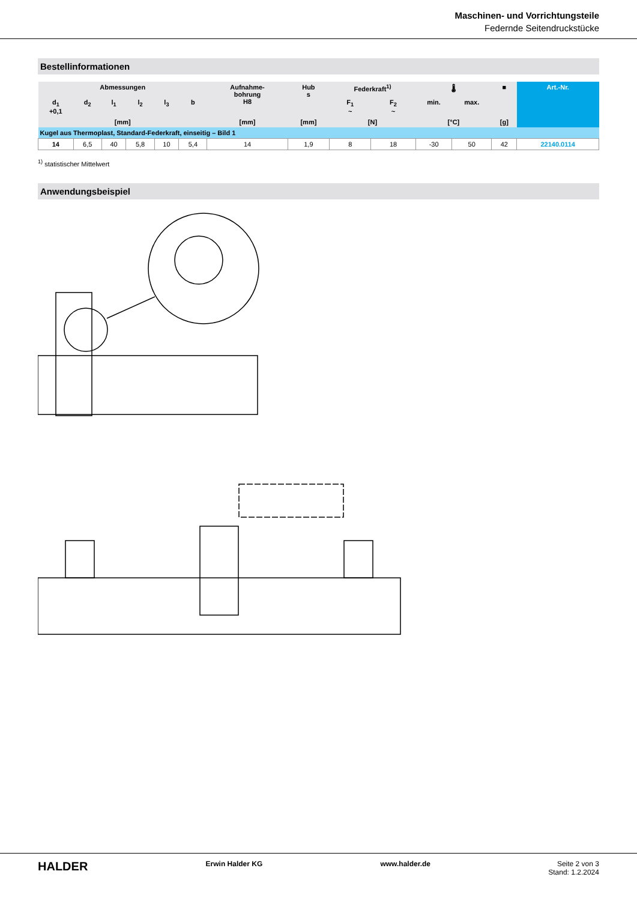Maschinen- und Vorrichtungsteile
Federnde Seitendruckstücke
Bestellinformationen
| Abmessungen | | | | | | Aufnahme- bohrung H8 | Hub s | Federkraft<sup>1)</sup> | | 🌡 | | ■ | Art.-Nr. |
| --- | --- | --- | --- | --- | --- | --- | --- | --- | --- | --- | --- | --- | --- |
| d<sub>1</sub> +0,1 | d<sub>2</sub> | l<sub>1</sub> | l<sub>2</sub> | l<sub>3</sub> | b | | | F<sub>1</sub> ~ | F<sub>2</sub> ~ | min. | max. | | |
| [mm] | | | | | | [mm] | [mm] | [N] | | [°C] | | [g] | |
| Kugel aus Thermoplast, Standard-Federkraft, einseitig – Bild 1 | | | | | | | | | | | | | |
| 14 | 6,5 | 40 | 5,8 | 10 | 5,4 | 14 | 1,9 | 8 | 18 | -30 | 50 | 42 | 22140.0114 |
<sup>1)</sup> statistischer Mittelwert
Anwendungsbeispiel
HALDER Erwin Halder KG www.halder.de Seite 2 von 3
Stand: 1.2.2024